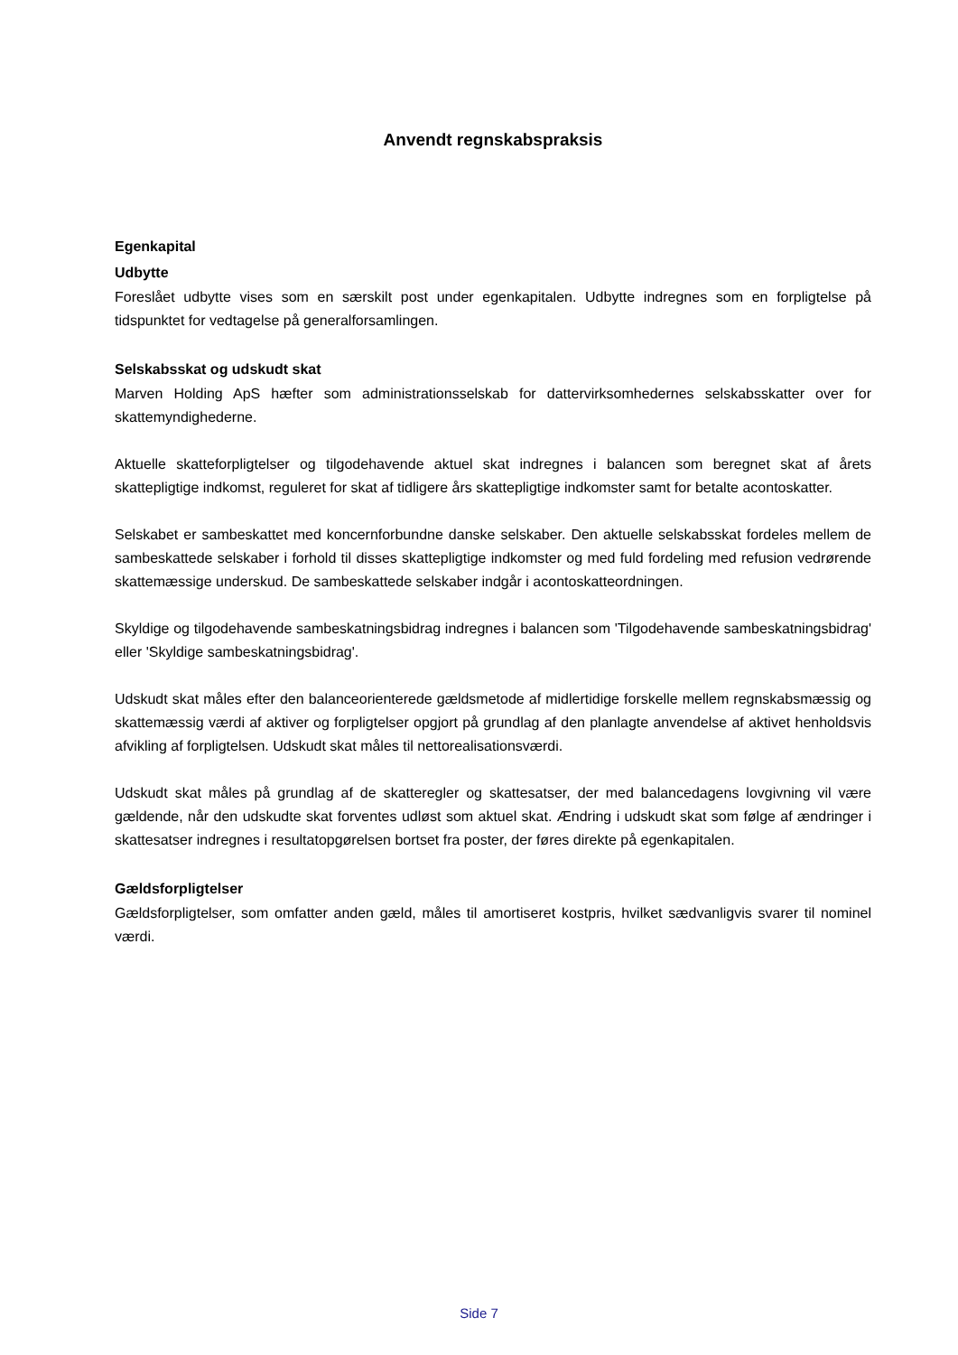Anvendt regnskabspraksis
Egenkapital
Udbytte
Foreslået udbytte vises som en særskilt post under egenkapitalen. Udbytte indregnes som en forpligtelse på tidspunktet for vedtagelse på generalforsamlingen.
Selskabsskat og udskudt skat
Marven Holding ApS hæfter som administrationsselskab for dattervirksomhedernes selskabsskatter over for skattemyndighederne.
Aktuelle skatteforpligtelser og tilgodehavende aktuel skat indregnes i balancen som beregnet skat af årets skattepligtige indkomst, reguleret for skat af tidligere års skattepligtige indkomster samt for betalte acontoskatter.
Selskabet er sambeskattet med koncernforbundne danske selskaber. Den aktuelle selskabsskat fordeles mellem de sambeskattede selskaber i forhold til disses skattepligtige indkomster og med fuld fordeling med refusion vedrørende skattemæssige underskud. De sambeskattede selskaber indgår i acontoskatteordningen.
Skyldige og tilgodehavende sambeskatningsbidrag indregnes i balancen som 'Tilgodehavende sambeskatningsbidrag' eller 'Skyldige sambeskatningsbidrag'.
Udskudt skat måles efter den balanceorienterede gældsmetode af midlertidige forskelle mellem regnskabsmæssig og skattemæssig værdi af aktiver og forpligtelser opgjort på grundlag af den planlagte anvendelse af aktivet henholdsvis afvikling af forpligtelsen. Udskudt skat måles til nettorealisationsværdi.
Udskudt skat måles på grundlag af de skatteregler og skattesatser, der med balancedagens lovgivning vil være gældende, når den udskudte skat forventes udløst som aktuel skat. Ændring i udskudt skat som følge af ændringer i skattesatser indregnes i resultatopgørelsen bortset fra poster, der føres direkte på egenkapitalen.
Gældsforpligtelser
Gældsforpligtelser, som omfatter anden gæld, måles til amortiseret kostpris, hvilket sædvanligvis svarer til nominel værdi.
Side 7